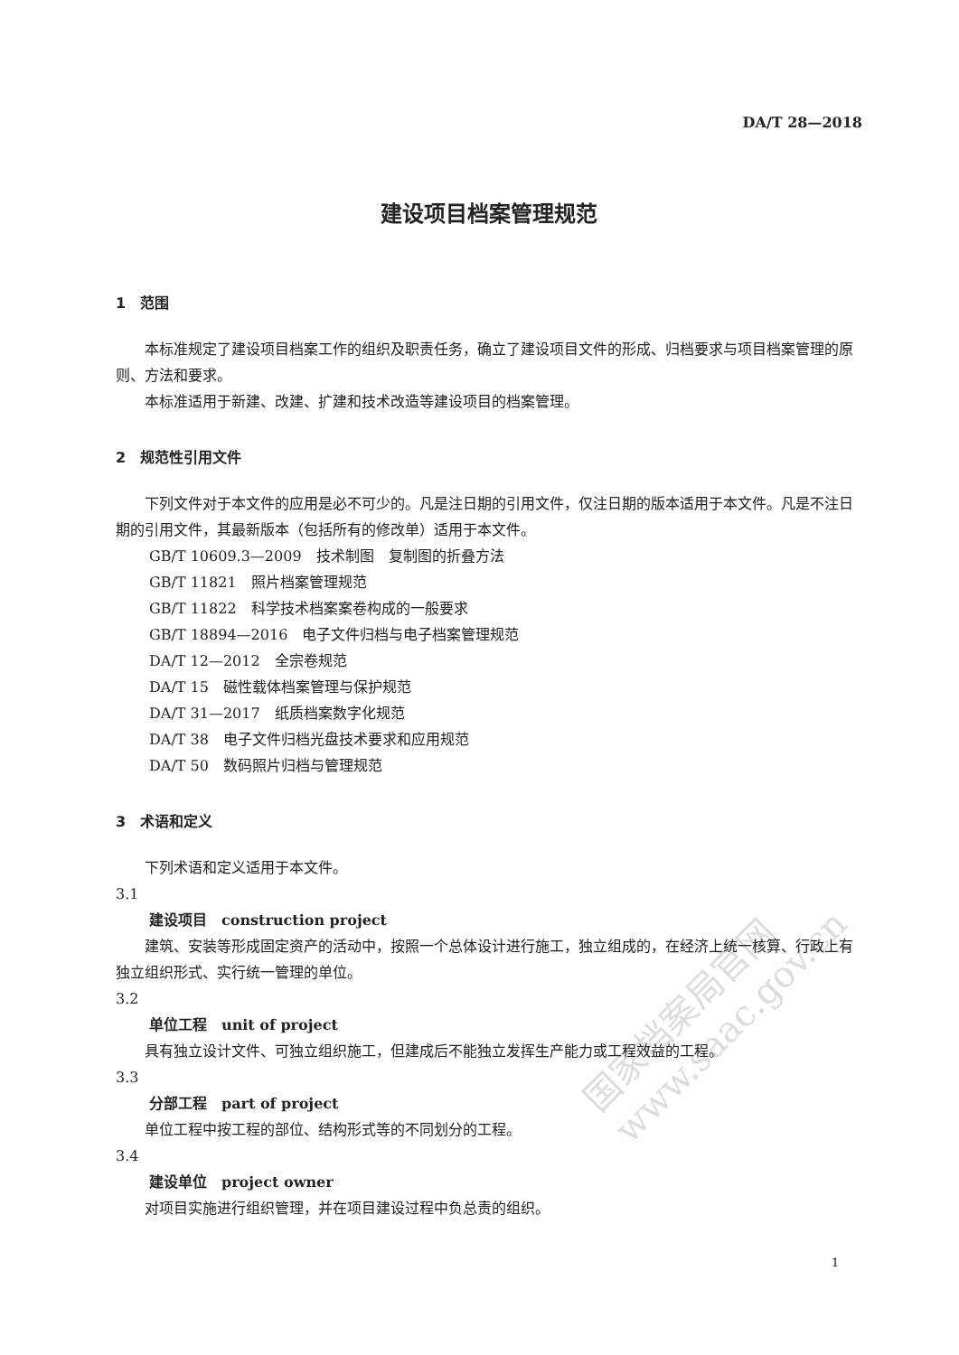国家档案局官网 www.saac.gov.cn
DA/T 28—2018
建设项目档案管理规范
1　范围
本标准规定了建设项目档案工作的组织及职责任务，确立了建设项目文件的形成、归档要求与项目档案管理的原则、方法和要求。
本标准适用于新建、改建、扩建和技术改造等建设项目的档案管理。
2　规范性引用文件
下列文件对于本文件的应用是必不可少的。凡是注日期的引用文件，仅注日期的版本适用于本文件。凡是不注日期的引用文件，其最新版本（包括所有的修改单）适用于本文件。
GB/T 10609.3—2009　技术制图　复制图的折叠方法
GB/T 11821　照片档案管理规范
GB/T 11822　科学技术档案案卷构成的一般要求
GB/T 18894—2016　电子文件归档与电子档案管理规范
DA/T 12—2012　全宗卷规范
DA/T 15　磁性载体档案管理与保护规范
DA/T 31—2017　纸质档案数字化规范
DA/T 38　电子文件归档光盘技术要求和应用规范
DA/T 50　数码照片归档与管理规范
3　术语和定义
下列术语和定义适用于本文件。
3.1
建设项目　construction project
建筑、安装等形成固定资产的活动中，按照一个总体设计进行施工，独立组成的，在经济上统一核算、行政上有独立组织形式、实行统一管理的单位。
3.2
单位工程　unit of project
具有独立设计文件、可独立组织施工，但建成后不能独立发挥生产能力或工程效益的工程。
3.3
分部工程　part of project
单位工程中按工程的部位、结构形式等的不同划分的工程。
3.4
建设单位　project owner
对项目实施进行组织管理，并在项目建设过程中负总责的组织。
1